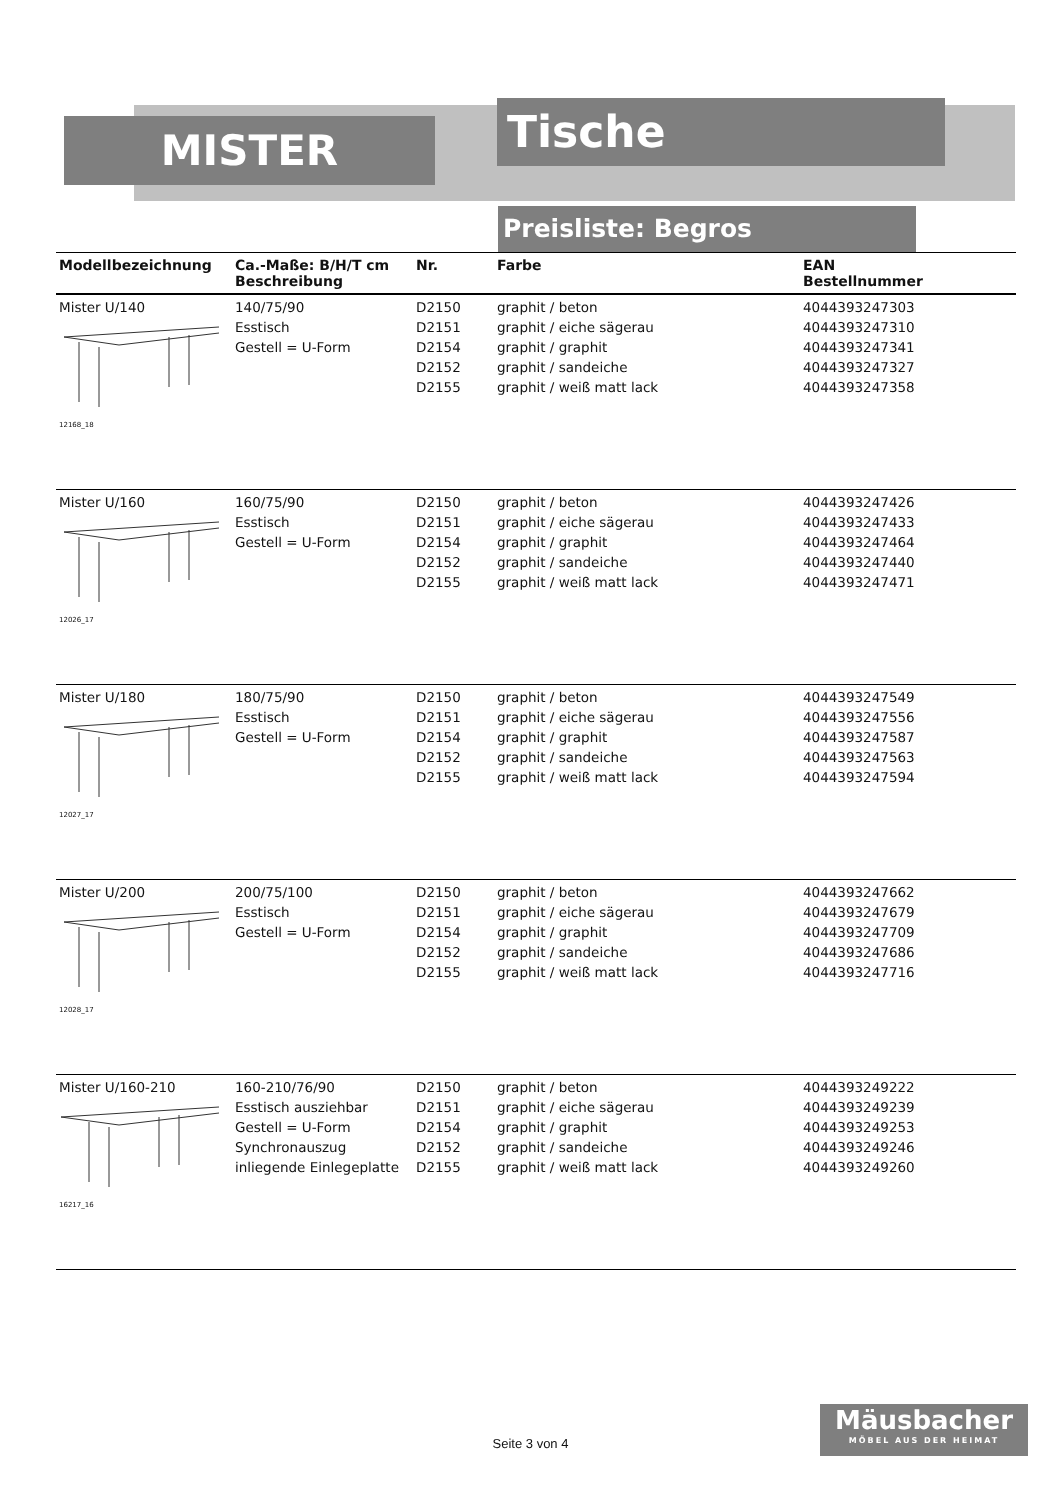MISTER Tische
Preisliste: Begros
| Modellbezeichnung | Ca.-Maße: B/H/T cm Beschreibung | Nr. | Farbe | EAN Bestellnummer |
| --- | --- | --- | --- | --- |
| Mister U/140 12168_18 | 140/75/90 Esstisch Gestell = U-Form | D2150 D2151 D2154 D2152 D2155 | graphit / beton graphit / eiche sägerau graphit / graphit graphit / sandeiche graphit / weiß matt lack | 4044393247303 4044393247310 4044393247341 4044393247327 4044393247358 |
| Mister U/160 12026_17 | 160/75/90 Esstisch Gestell = U-Form | D2150 D2151 D2154 D2152 D2155 | graphit / beton graphit / eiche sägerau graphit / graphit graphit / sandeiche graphit / weiß matt lack | 4044393247426 4044393247433 4044393247464 4044393247440 4044393247471 |
| Mister U/180 12027_17 | 180/75/90 Esstisch Gestell = U-Form | D2150 D2151 D2154 D2152 D2155 | graphit / beton graphit / eiche sägerau graphit / graphit graphit / sandeiche graphit / weiß matt lack | 4044393247549 4044393247556 4044393247587 4044393247563 4044393247594 |
| Mister U/200 12028_17 | 200/75/100 Esstisch Gestell = U-Form | D2150 D2151 D2154 D2152 D2155 | graphit / beton graphit / eiche sägerau graphit / graphit graphit / sandeiche graphit / weiß matt lack | 4044393247662 4044393247679 4044393247709 4044393247686 4044393247716 |
| Mister U/160-210 16217_16 | 160-210/76/90 Esstisch ausziehbar Gestell = U-Form Synchronauszug inliegende Einlegeplatte | D2150 D2151 D2154 D2152 D2155 | graphit / beton graphit / eiche sägerau graphit / graphit graphit / sandeiche graphit / weiß matt lack | 4044393249222 4044393249239 4044393249253 4044393249246 4044393249260 |
Seite 3 von 4
Mäusbacher
MÖBEL AUS DER HEIMAT